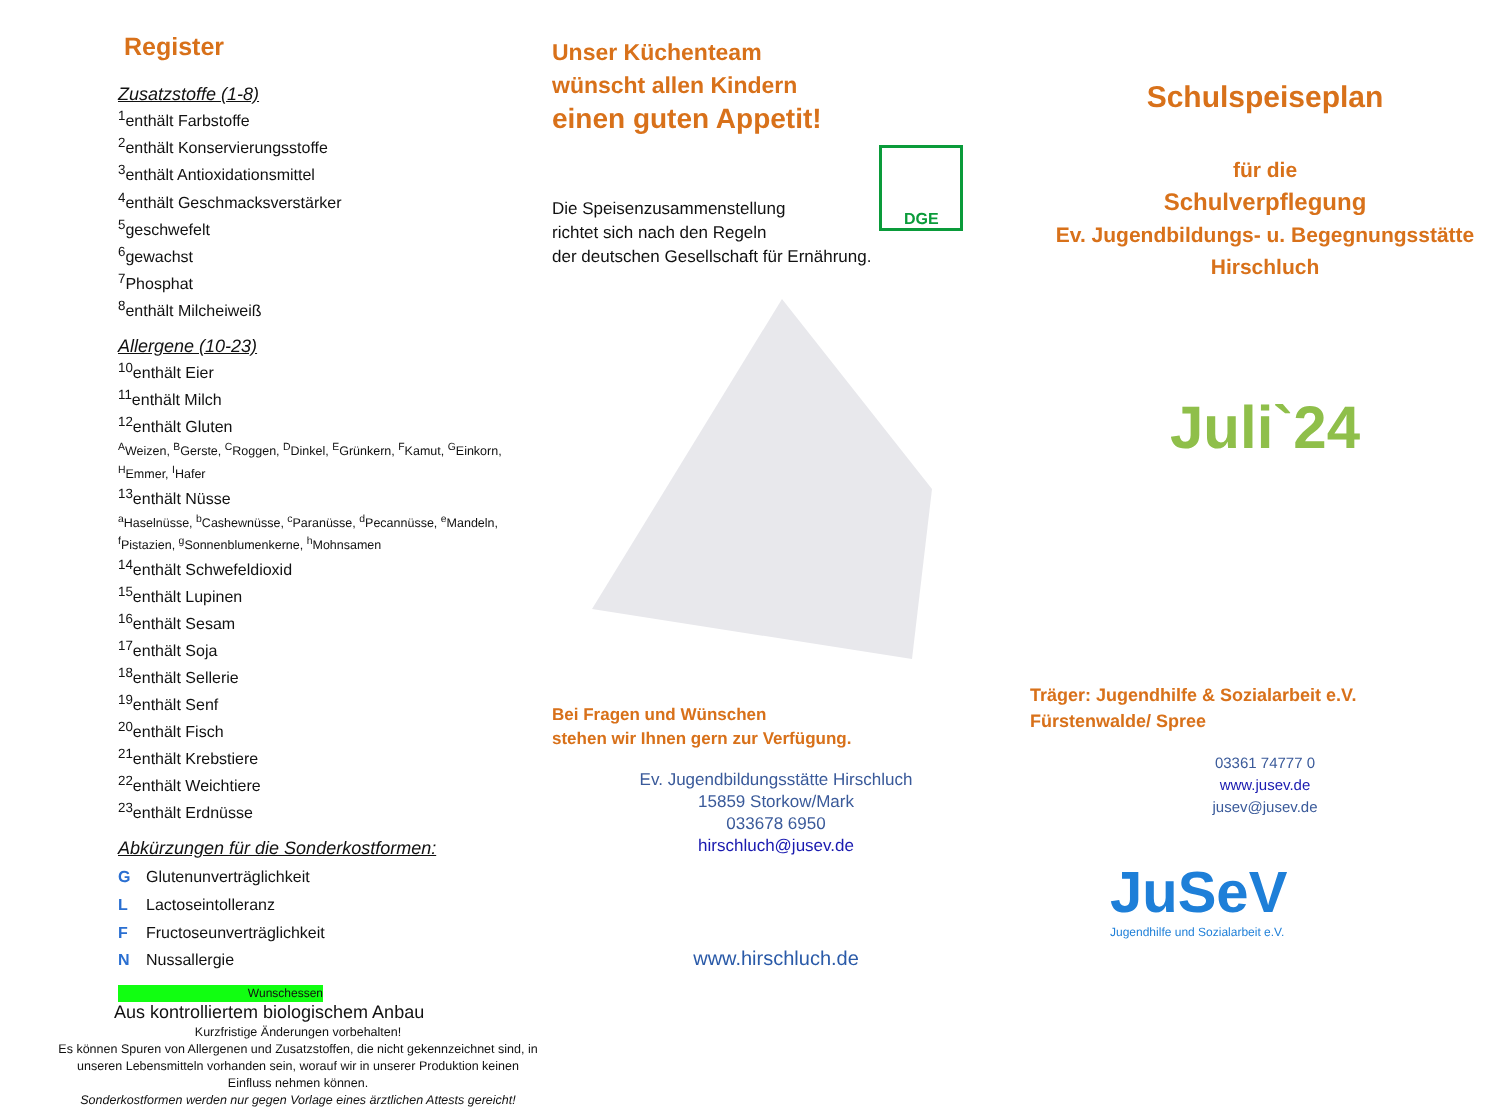Register
Zusatzstoffe (1-8)
<sup>1</sup> enthält Farbstoffe
<sup>2</sup> enthält Konservierungsstoffe
<sup>3</sup> enthält Antioxidationsmittel
<sup>4</sup> enthält Geschmacksverstärker
<sup>5</sup> geschwefelt
<sup>6</sup> gewachst
<sup>7</sup> Phosphat
<sup>8</sup> enthält Milcheiweiß
Allergene (10-23)
<sup>10</sup> enthält Eier
<sup>11</sup> enthält Milch
<sup>12</sup> enthält Gluten
<sup>A</sup>Weizen, <sup>B</sup>Gerste, <sup>C</sup>Roggen, <sup>D</sup>Dinkel, <sup>E</sup>Grünkern, <sup>F</sup>Kamut, <sup>G</sup>Einkorn, <sup>H</sup>Emmer, <sup>I</sup>Hafer
<sup>13</sup> enthält Nüsse
<sup>a</sup> Haselnüsse, <sup>b</sup>Cashewnüsse, <sup>c</sup>Paranüsse, <sup>d</sup>Pecannüsse, <sup>e</sup>Mandeln, <sup>f</sup>Pistazien, <sup>g</sup>Sonnenblumenkerne, <sup>h</sup>Mohnsamen
<sup>14</sup> enthält Schwefeldioxid
<sup>15</sup> enthält Lupinen
<sup>16</sup> enthält Sesam
<sup>17</sup> enthält Soja
<sup>18</sup> enthält Sellerie
<sup>19</sup> enthält Senf
<sup>20</sup> enthält Fisch
<sup>21</sup> enthält Krebstiere
<sup>22</sup> enthält Weichtiere
<sup>23</sup> enthält Erdnüsse
Abkürzungen für die Sonderkostformen:
G Glutenunverträglichkeit
L Lactoseintolleranz
F Fructoseunverträglichkeit
N Nussallergie
Wunschessen
Aus kontrolliertem biologischem Anbau
Kurzfristige Änderungen vorbehalten!
Es können Spuren von Allergenen und Zusatzstoffen, die nicht gekennzeichnet sind, in unseren Lebensmitteln vorhanden sein, worauf wir in unserer Produktion keinen Einfluss nehmen können.
Sonderkostformen werden nur gegen Vorlage eines ärztlichen Attests gereicht!
Unser Küchenteam
wünscht allen Kindern
einen guten Appetit!
Die Speisenzusammenstellung
richtet sich nach den Regeln
der deutschen Gesellschaft für Ernährung.
DGE
Bei Fragen und Wünschen
stehen wir Ihnen gern zur Verfügung.
Ev. Jugendbildungsstätte Hirschluch
15859 Storkow/Mark
033678 6950
hirschluch@jusev.de
www.hirschluch.de
Schulspeiseplan
für die
Schulverpflegung
Ev. Jugendbildungs- u. Begegnungsstätte
Hirschluch
Juli`24
Träger: Jugendhilfe & Sozialarbeit e.V.
Fürstenwalde/ Spree
03361 74777 0
www.jusev.de
jusev@jusev.de
JuSeV
Jugendhilfe und Sozialarbeit e.V.